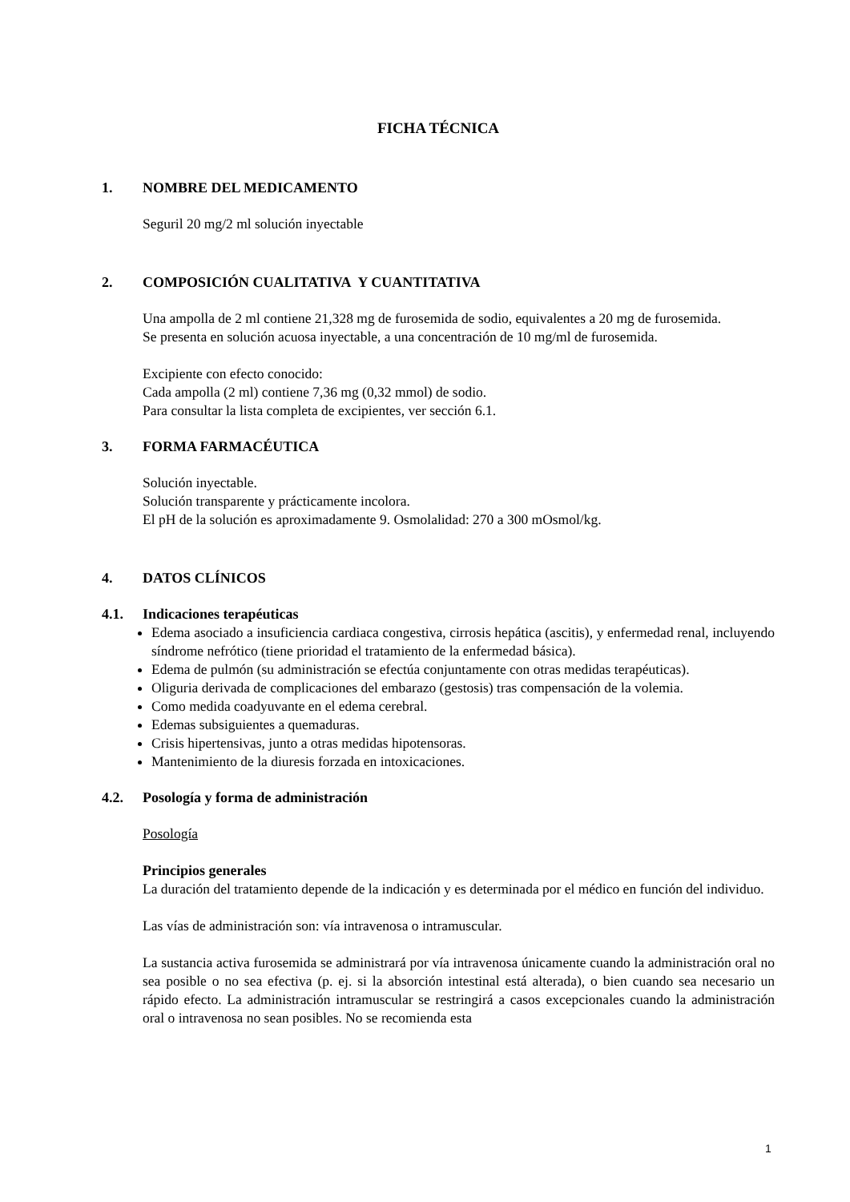FICHA TÉCNICA
1. NOMBRE DEL MEDICAMENTO
Seguril 20 mg/2 ml solución inyectable
2. COMPOSICIÓN CUALITATIVA Y CUANTITATIVA
Una ampolla de 2 ml contiene 21,328 mg de furosemida de sodio, equivalentes a 20 mg de furosemida.
Se presenta en solución acuosa inyectable, a una concentración de 10 mg/ml de furosemida.
Excipiente con efecto conocido:
Cada ampolla (2 ml) contiene 7,36 mg (0,32 mmol) de sodio.
Para consultar la lista completa de excipientes, ver sección 6.1.
3. FORMA FARMACÉUTICA
Solución inyectable.
Solución transparente y prácticamente incolora.
El pH de la solución es aproximadamente 9. Osmolalidad: 270 a 300 mOsmol/kg.
4. DATOS CLÍNICOS
4.1. Indicaciones terapéuticas
Edema asociado a insuficiencia cardiaca congestiva, cirrosis hepática (ascitis), y enfermedad renal, incluyendo síndrome nefrótico (tiene prioridad el tratamiento de la enfermedad básica).
Edema de pulmón (su administración se efectúa conjuntamente con otras medidas terapéuticas).
Oliguria derivada de complicaciones del embarazo (gestosis) tras compensación de la volemia.
Como medida coadyuvante en el edema cerebral.
Edemas subsiguientes a quemaduras.
Crisis hipertensivas, junto a otras medidas hipotensoras.
Mantenimiento de la diuresis forzada en intoxicaciones.
4.2. Posología y forma de administración
Posología
Principios generales
La duración del tratamiento depende de la indicación y es determinada por el médico en función del individuo.
Las vías de administración son: vía intravenosa o intramuscular.
La sustancia activa furosemida se administrará por vía intravenosa únicamente cuando la administración oral no sea posible o no sea efectiva (p. ej. si la absorción intestinal está alterada), o bien cuando sea necesario un rápido efecto. La administración intramuscular se restringirá a casos excepcionales cuando la administración oral o intravenosa no sean posibles. No se recomienda esta
1